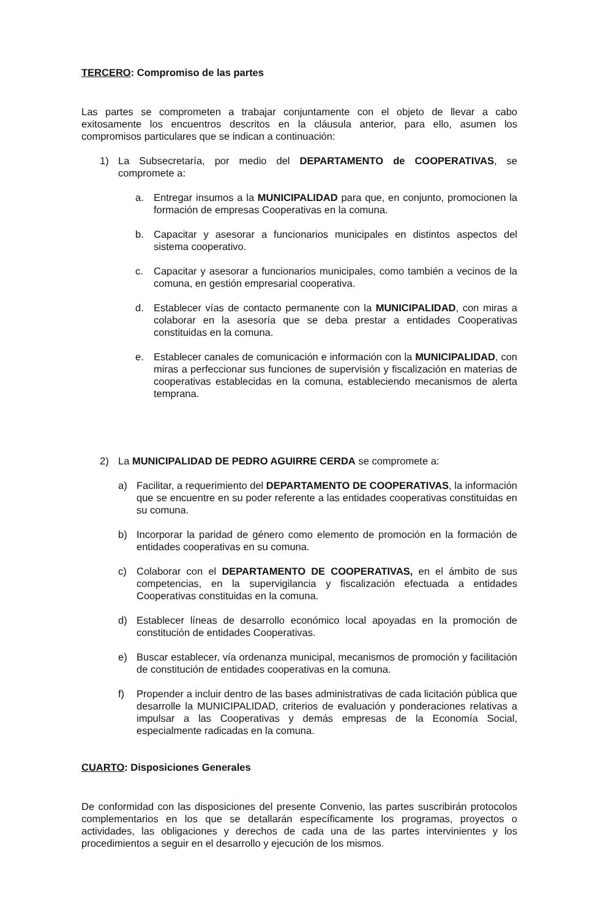TERCERO: Compromiso de las partes
Las partes se comprometen a trabajar conjuntamente con el objeto de llevar a cabo exitosamente los encuentros descritos en la cláusula anterior, para ello, asumen los compromisos particulares que se indican a continuación:
1) La Subsecretaría, por medio del DEPARTAMENTO de COOPERATIVAS, se compromete a:
a. Entregar insumos a la MUNICIPALIDAD para que, en conjunto, promocionen la formación de empresas Cooperativas en la comuna.
b. Capacitar y asesorar a funcionarios municipales en distintos aspectos del sistema cooperativo.
c. Capacitar y asesorar a funcionarios municipales, como también a vecinos de la comuna, en gestión empresarial cooperativa.
d. Establecer vías de contacto permanente con la MUNICIPALIDAD, con miras a colaborar en la asesoría que se deba prestar a entidades Cooperativas constituidas en la comuna.
e. Establecer canales de comunicación e información con la MUNICIPALIDAD, con miras a perfeccionar sus funciones de supervisión y fiscalización en materias de cooperativas establecidas en la comuna, estableciendo mecanismos de alerta temprana.
2) La MUNICIPALIDAD DE PEDRO AGUIRRE CERDA se compromete a:
a) Facilitar, a requerimiento del DEPARTAMENTO DE COOPERATIVAS, la información que se encuentre en su poder referente a las entidades cooperativas constituidas en su comuna.
b) Incorporar la paridad de género como elemento de promoción en la formación de entidades cooperativas en su comuna.
c) Colaborar con el DEPARTAMENTO DE COOPERATIVAS, en el ámbito de sus competencias, en la supervigilancia y fiscalización efectuada a entidades Cooperativas constituidas en la comuna.
d) Establecer líneas de desarrollo económico local apoyadas en la promoción de constitución de entidades Cooperativas.
e) Buscar establecer, vía ordenanza municipal, mecanismos de promoción y facilitación de constitución de entidades cooperativas en la comuna.
f) Propender a incluir dentro de las bases administrativas de cada licitación pública que desarrolle la MUNICIPALIDAD, criterios de evaluación y ponderaciones relativas a impulsar a las Cooperativas y demás empresas de la Economía Social, especialmente radicadas en la comuna.
CUARTO: Disposiciones Generales
De conformidad con las disposiciones del presente Convenio, las partes suscribirán protocolos complementarios en los que se detallarán específicamente los programas, proyectos o actividades, las obligaciones y derechos de cada una de las partes intervinientes y los procedimientos a seguir en el desarrollo y ejecución de los mismos.